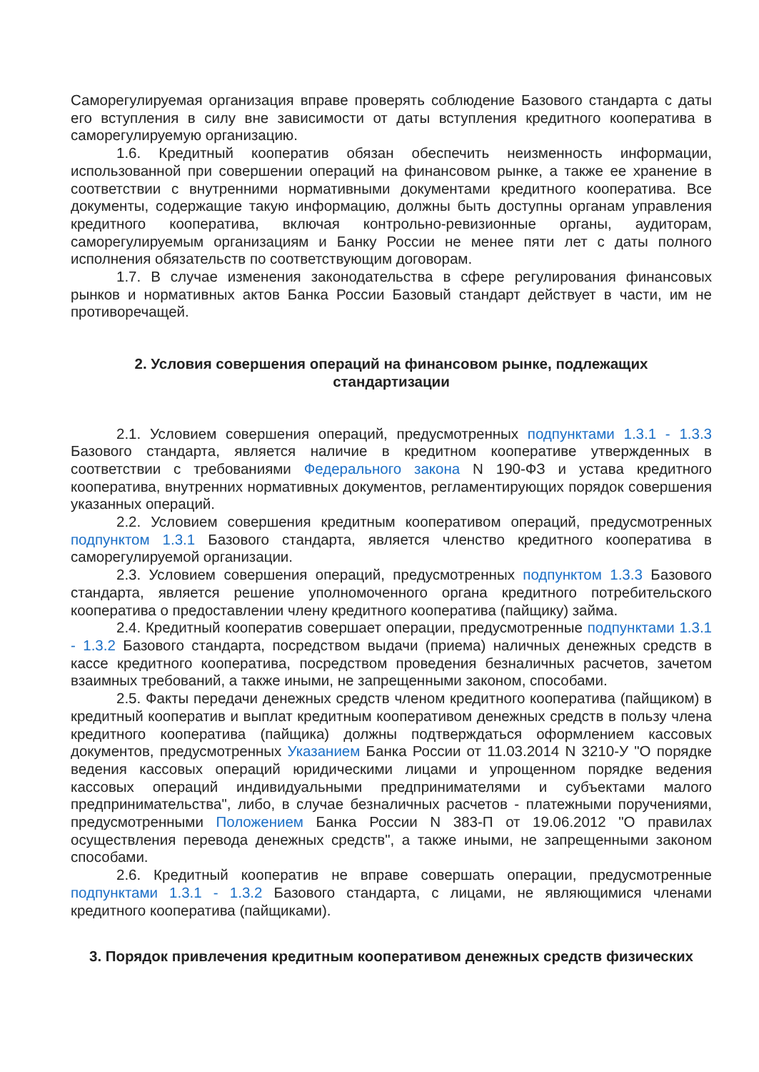Саморегулируемая организация вправе проверять соблюдение Базового стандарта с даты его вступления в силу вне зависимости от даты вступления кредитного кооператива в саморегулируемую организацию.
1.6. Кредитный кооператив обязан обеспечить неизменность информации, использованной при совершении операций на финансовом рынке, а также ее хранение в соответствии с внутренними нормативными документами кредитного кооператива. Все документы, содержащие такую информацию, должны быть доступны органам управления кредитного кооператива, включая контрольно-ревизионные органы, аудиторам, саморегулируемым организациям и Банку России не менее пяти лет с даты полного исполнения обязательств по соответствующим договорам.
1.7. В случае изменения законодательства в сфере регулирования финансовых рынков и нормативных актов Банка России Базовый стандарт действует в части, им не противоречащей.
2. Условия совершения операций на финансовом рынке, подлежащих стандартизации
2.1. Условием совершения операций, предусмотренных подпунктами 1.3.1 - 1.3.3 Базового стандарта, является наличие в кредитном кооперативе утвержденных в соответствии с требованиями Федерального закона N 190-ФЗ и устава кредитного кооператива, внутренних нормативных документов, регламентирующих порядок совершения указанных операций.
2.2. Условием совершения кредитным кооперативом операций, предусмотренных подпунктом 1.3.1 Базового стандарта, является членство кредитного кооператива в саморегулируемой организации.
2.3. Условием совершения операций, предусмотренных подпунктом 1.3.3 Базового стандарта, является решение уполномоченного органа кредитного потребительского кооператива о предоставлении члену кредитного кооператива (пайщику) займа.
2.4. Кредитный кооператив совершает операции, предусмотренные подпунктами 1.3.1 - 1.3.2 Базового стандарта, посредством выдачи (приема) наличных денежных средств в кассе кредитного кооператива, посредством проведения безналичных расчетов, зачетом взаимных требований, а также иными, не запрещенными законом, способами.
2.5. Факты передачи денежных средств членом кредитного кооператива (пайщиком) в кредитный кооператив и выплат кредитным кооперативом денежных средств в пользу члена кредитного кооператива (пайщика) должны подтверждаться оформлением кассовых документов, предусмотренных Указанием Банка России от 11.03.2014 N 3210-У "О порядке ведения кассовых операций юридическими лицами и упрощенном порядке ведения кассовых операций индивидуальными предпринимателями и субъектами малого предпринимательства", либо, в случае безналичных расчетов - платежными поручениями, предусмотренными Положением Банка России N 383-П от 19.06.2012 "О правилах осуществления перевода денежных средств", а также иными, не запрещенными законом способами.
2.6. Кредитный кооператив не вправе совершать операции, предусмотренные подпунктами 1.3.1 - 1.3.2 Базового стандарта, с лицами, не являющимися членами кредитного кооператива (пайщиками).
3. Порядок привлечения кредитным кооперативом денежных средств физических